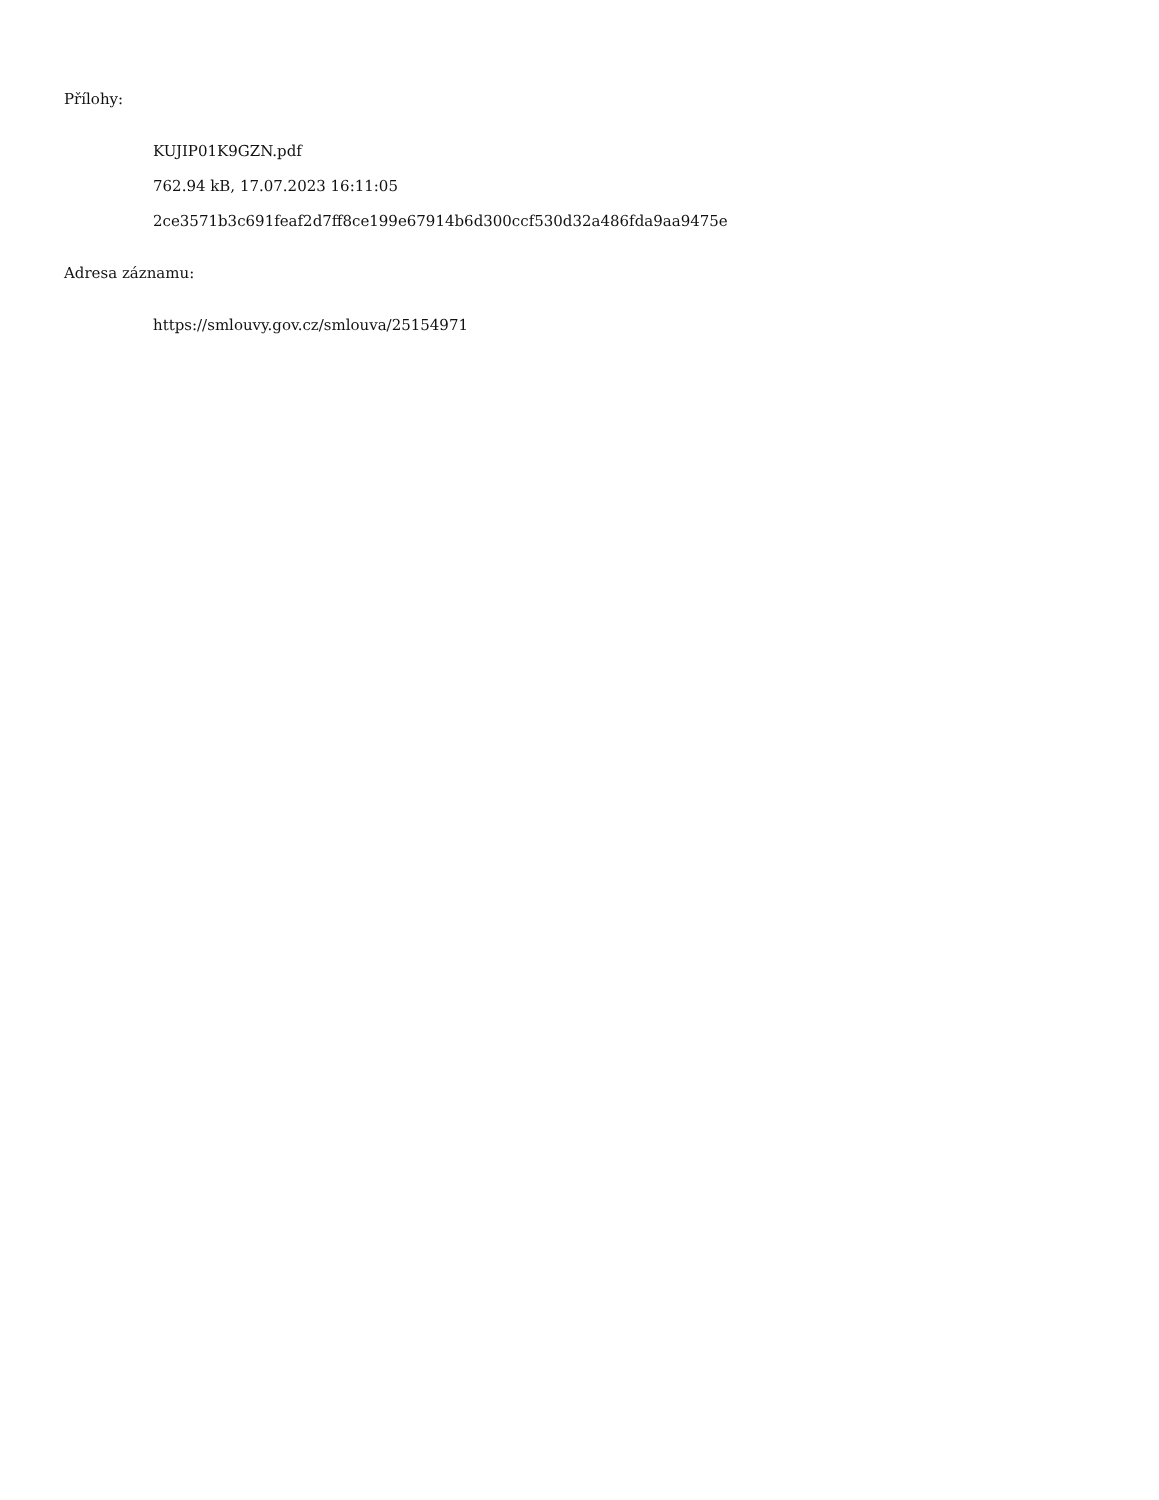Přílohy:
KUJIP01K9GZN.pdf
762.94 kB, 17.07.2023 16:11:05
2ce3571b3c691feaf2d7ff8ce199e67914b6d300ccf530d32a486fda9aa9475e
Adresa záznamu:
https://smlouvy.gov.cz/smlouva/25154971